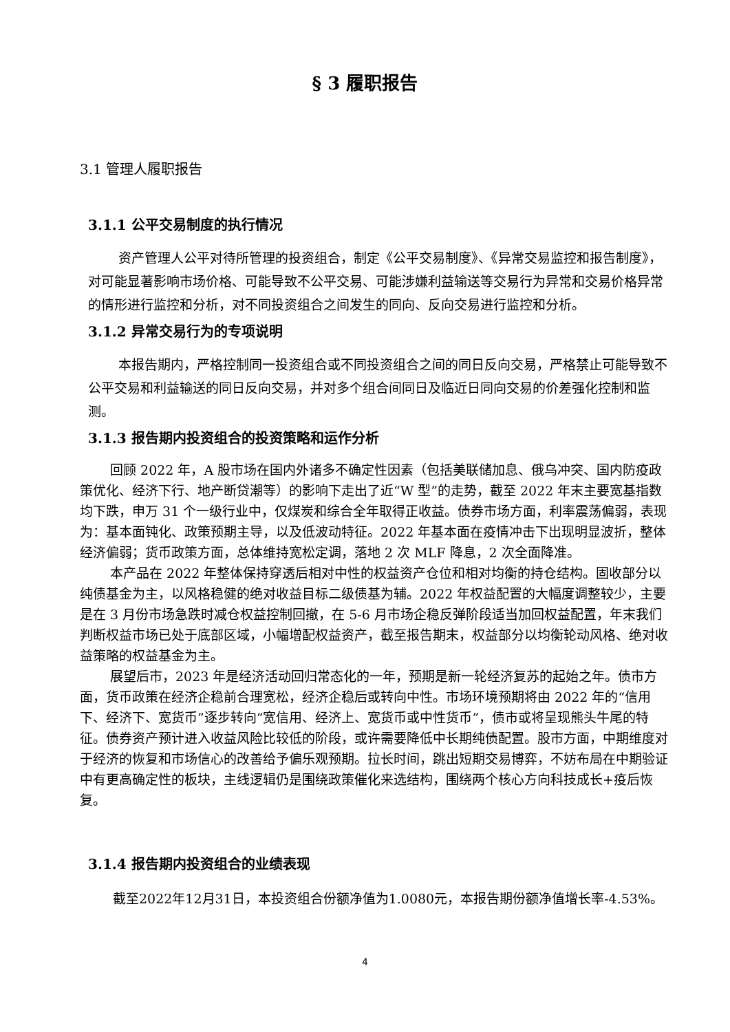§ 3 履职报告
3.1 管理人履职报告
3.1.1 公平交易制度的执行情况
资产管理人公平对待所管理的投资组合，制定《公平交易制度》、《异常交易监控和报告制度》，对可能显著影响市场价格、可能导致不公平交易、可能涉嫌利益输送等交易行为异常和交易价格异常的情形进行监控和分析，对不同投资组合之间发生的同向、反向交易进行监控和分析。
3.1.2 异常交易行为的专项说明
本报告期内，严格控制同一投资组合或不同投资组合之间的同日反向交易，严格禁止可能导致不公平交易和利益输送的同日反向交易，并对多个组合间同日及临近日同向交易的价差强化控制和监测。
3.1.3 报告期内投资组合的投资策略和运作分析
回顾 2022 年，A 股市场在国内外诸多不确定性因素（包括美联储加息、俄乌冲突、国内防疫政策优化、经济下行、地产断贷潮等）的影响下走出了近“W 型”的走势，截至 2022 年末主要宽基指数均下跌，申万 31 个一级行业中，仅煤炭和综合全年取得正收益。债券市场方面，利率震荡偏弱，表现为：基本面钝化、政策预期主导，以及低波动特征。2022 年基本面在疫情冲击下出现明显波折，整体经济偏弱；货币政策方面，总体维持宽松定调，落地 2 次 MLF 降息，2 次全面降准。
本产品在 2022 年整体保持穿透后相对中性的权益资产仓位和相对均衡的持仓结构。固收部分以纯债基金为主，以风格稳健的绝对收益目标二级债基为辅。2022 年权益配置的大幅度调整较少，主要是在 3 月份市场急跌时减仓权益控制回撤，在 5-6 月市场企稳反弹阶段适当加回权益配置，年末我们判断权益市场已处于底部区域，小幅增配权益资产，截至报告期末，权益部分以均衡轮动风格、绝对收益策略的权益基金为主。
展望后市，2023 年是经济活动回归常态化的一年，预期是新一轮经济复苏的起始之年。债市方面，货币政策在经济企稳前合理宽松，经济企稳后或转向中性。市场环境预期将由 2022 年的“信用下、经济下、宽货币”逐步转向“宽信用、经济上、宽货币或中性货币”，债市或将呈现熊头牛尾的特征。债券资产预计进入收益风险比较低的阶段，或许需要降低中长期纯债配置。股市方面，中期维度对于经济的恢复和市场信心的改善给予偏乐观预期。拉长时间，跳出短期交易博弈，不妨布局在中期验证中有更高确定性的板块，主线逻辑仍是围绕政策催化来选结构，围绕两个核心方向科技成长+疫后恢复。
3.1.4 报告期内投资组合的业绩表现
截至2022年12月31日，本投资组合份额净值为1.0080元，本报告期份额净值增长率-4.53%。
4